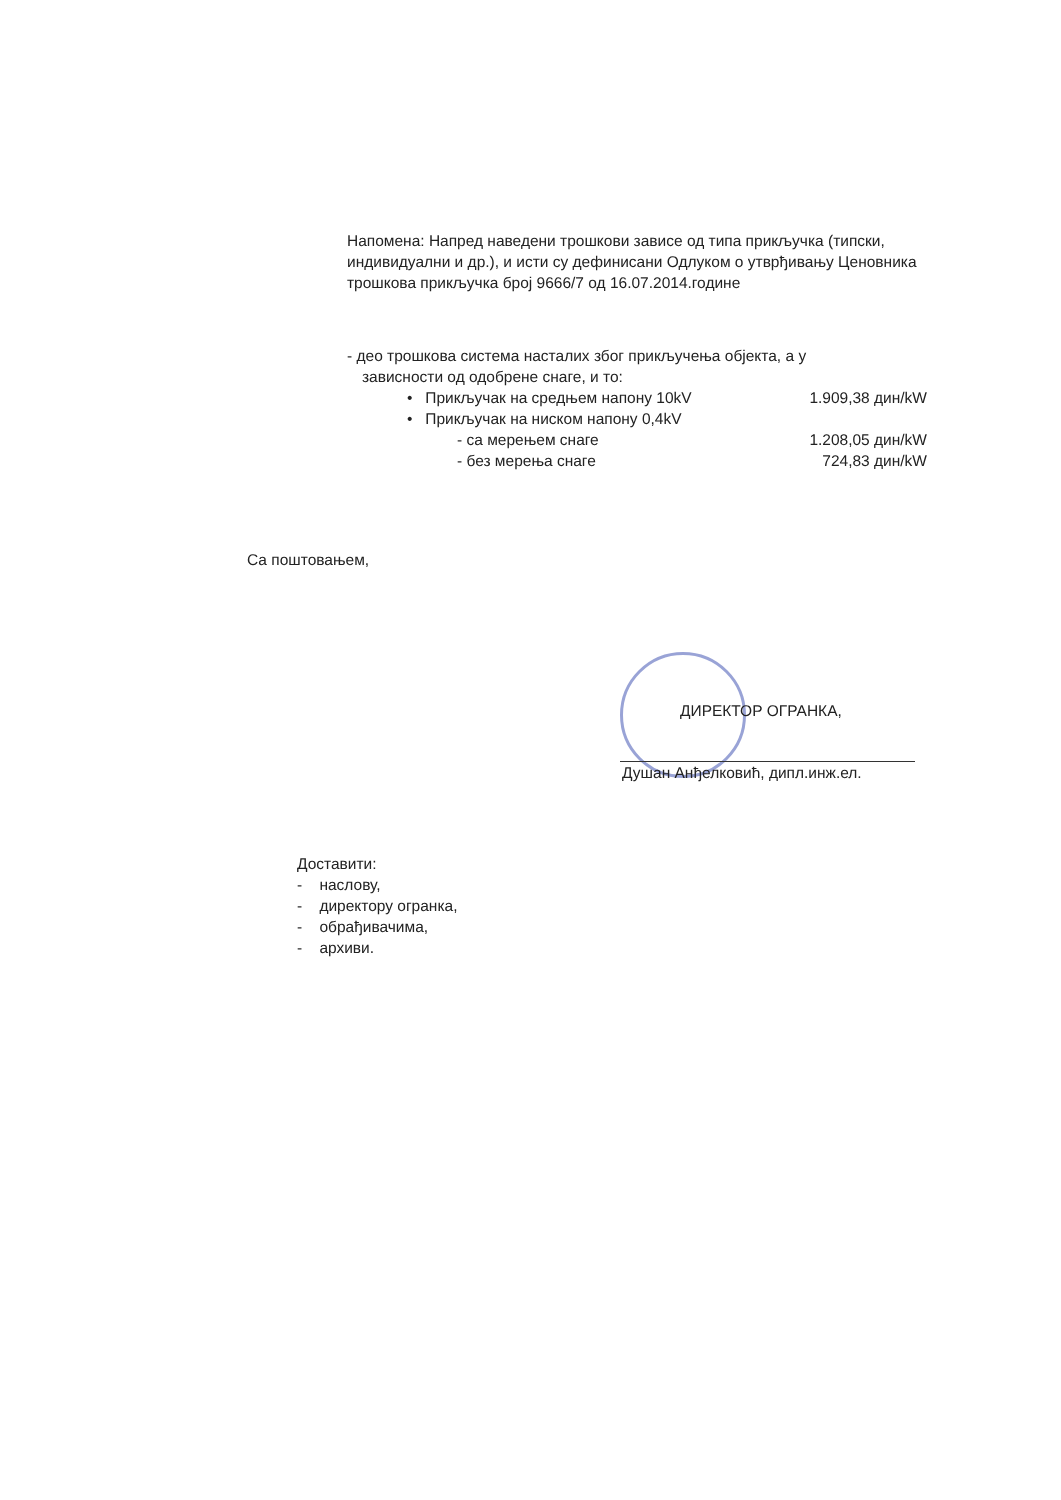Напомена: Напред наведени трошкови зависе од типа прикључка (типски, индивидуални и др.), и исти су дефинисани Одлуком о утврђивању Ценовника трошкова прикључка број 9666/7 од 16.07.2014.године
- део трошкова система насталих због прикључења објекта, а у
зависности од одобрене снаге, и то:
• Прикључак на средњем напону 10kV
1.909,38 дин/kW
• Прикључак на ниском напону 0,4kV
- са мерењем снаге 1.208,05 дин/kW
- без мерења снаге 724,83 дин/kW
Са поштовањем,
ДИРЕКТОР ОГРАНКА,
Душан Анђелковић, дипл.инж.ел.
Доставити:
- наслову,
- директору огранка,
- обрађивачима,
- архиви.